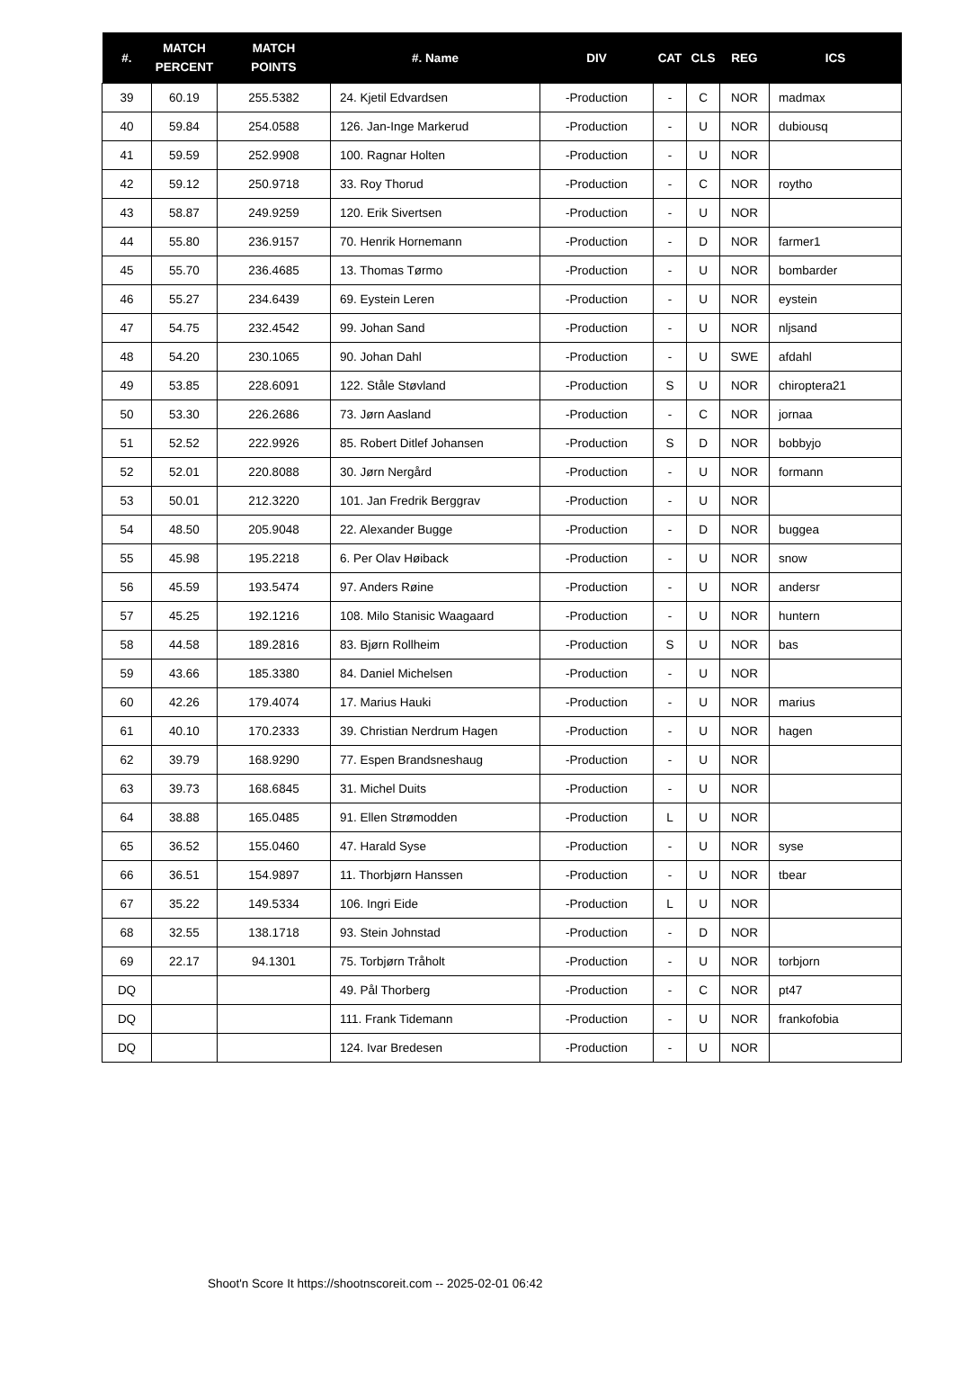| #. | MATCH PERCENT | MATCH POINTS | #. Name | DIV | CAT | CLS | REG | ICS |
| --- | --- | --- | --- | --- | --- | --- | --- | --- |
| 39 | 60.19 | 255.5382 | 24. Kjetil Edvardsen | -Production | - | C | NOR | madmax |
| 40 | 59.84 | 254.0588 | 126. Jan-Inge Markerud | -Production | - | U | NOR | dubiousq |
| 41 | 59.59 | 252.9908 | 100. Ragnar Holten | -Production | - | U | NOR | |
| 42 | 59.12 | 250.9718 | 33. Roy Thorud | -Production | - | C | NOR | roytho |
| 43 | 58.87 | 249.9259 | 120. Erik Sivertsen | -Production | - | U | NOR | |
| 44 | 55.80 | 236.9157 | 70. Henrik Hornemann | -Production | - | D | NOR | farmer1 |
| 45 | 55.70 | 236.4685 | 13. Thomas Tørmo | -Production | - | U | NOR | bombarder |
| 46 | 55.27 | 234.6439 | 69. Eystein Leren | -Production | - | U | NOR | eystein |
| 47 | 54.75 | 232.4542 | 99. Johan Sand | -Production | - | U | NOR | nljsand |
| 48 | 54.20 | 230.1065 | 90. Johan Dahl | -Production | - | U | SWE | afdahl |
| 49 | 53.85 | 228.6091 | 122. Ståle Støvland | -Production | S | U | NOR | chiroptera21 |
| 50 | 53.30 | 226.2686 | 73. Jørn Aasland | -Production | - | C | NOR | jornaa |
| 51 | 52.52 | 222.9926 | 85. Robert Ditlef Johansen | -Production | S | D | NOR | bobbyjo |
| 52 | 52.01 | 220.8088 | 30. Jørn Nergård | -Production | - | U | NOR | formann |
| 53 | 50.01 | 212.3220 | 101. Jan Fredrik Berggrav | -Production | - | U | NOR | |
| 54 | 48.50 | 205.9048 | 22. Alexander Bugge | -Production | - | D | NOR | buggea |
| 55 | 45.98 | 195.2218 | 6. Per Olav Høiback | -Production | - | U | NOR | snow |
| 56 | 45.59 | 193.5474 | 97. Anders Røine | -Production | - | U | NOR | andersr |
| 57 | 45.25 | 192.1216 | 108. Milo Stanisic Waagaard | -Production | - | U | NOR | huntern |
| 58 | 44.58 | 189.2816 | 83. Bjørn Rollheim | -Production | S | U | NOR | bas |
| 59 | 43.66 | 185.3380 | 84. Daniel Michelsen | -Production | - | U | NOR | |
| 60 | 42.26 | 179.4074 | 17. Marius Hauki | -Production | - | U | NOR | marius |
| 61 | 40.10 | 170.2333 | 39. Christian Nerdrum Hagen | -Production | - | U | NOR | hagen |
| 62 | 39.79 | 168.9290 | 77. Espen Brandsneshaug | -Production | - | U | NOR | |
| 63 | 39.73 | 168.6845 | 31. Michel Duits | -Production | - | U | NOR | |
| 64 | 38.88 | 165.0485 | 91. Ellen Strømodden | -Production | L | U | NOR | |
| 65 | 36.52 | 155.0460 | 47. Harald Syse | -Production | - | U | NOR | syse |
| 66 | 36.51 | 154.9897 | 11. Thorbjørn Hanssen | -Production | - | U | NOR | tbear |
| 67 | 35.22 | 149.5334 | 106. Ingri Eide | -Production | L | U | NOR | |
| 68 | 32.55 | 138.1718 | 93. Stein Johnstad | -Production | - | D | NOR | |
| 69 | 22.17 | 94.1301 | 75. Torbjørn Tråholt | -Production | - | U | NOR | torbjorn |
| DQ | | | 49. Pål Thorberg | -Production | - | C | NOR | pt47 |
| DQ | | | 111. Frank Tidemann | -Production | - | U | NOR | frankofobia |
| DQ | | | 124. Ivar Bredesen | -Production | - | U | NOR | |
Shoot'n Score It https://shootnscoreit.com -- 2025-02-01 06:42